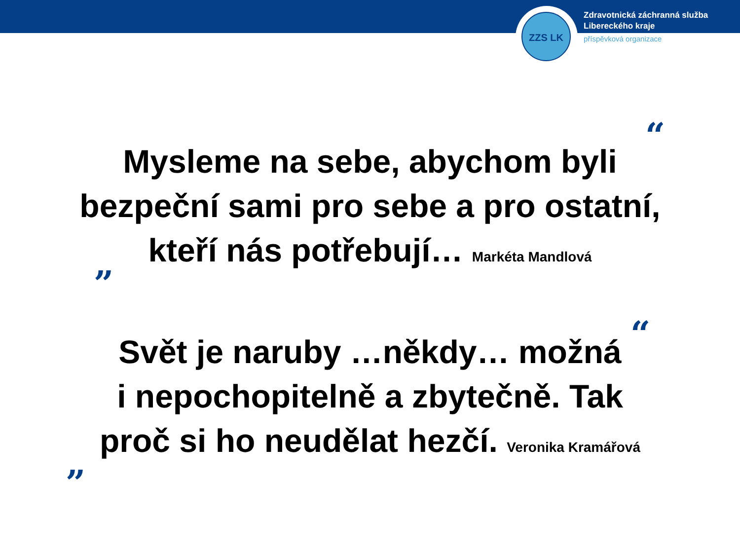ZZS LK
Zdravotnická záchranná služba
Libereckého kraje
příspěvková organizace
“
Mysleme na sebe, abychom byli
bezpeční sami pro sebe a pro ostatní,
kteří nás potřebují… Markéta Mandlová
”
“
Svět je naruby …někdy… možná
i nepochopitelně a zbytečně. Tak
proč si ho neudělat hezčí. Veronika Kramářová
”